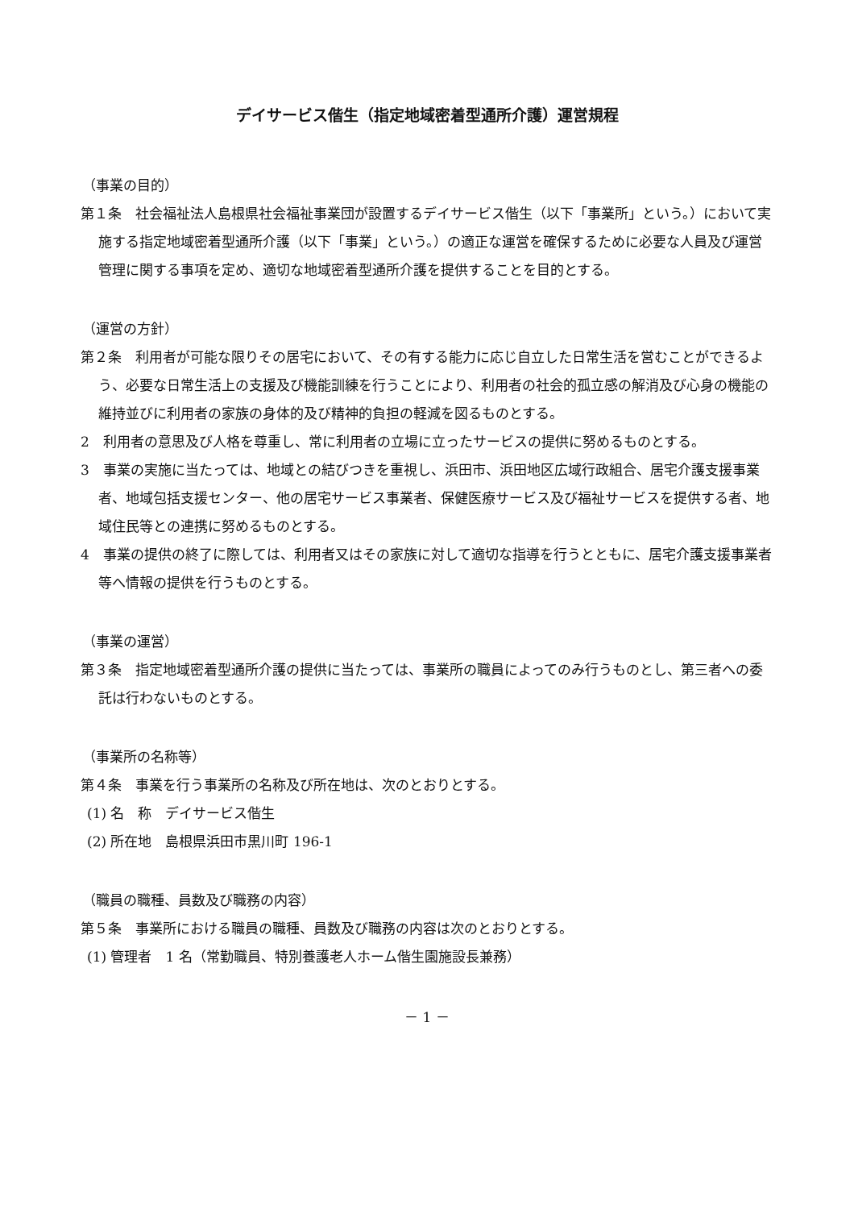デイサービス偕生（指定地域密着型通所介護）運営規程
（事業の目的）
第１条　社会福祉法人島根県社会福祉事業団が設置するデイサービス偕生（以下「事業所」という。）において実施する指定地域密着型通所介護（以下「事業」という。）の適正な運営を確保するために必要な人員及び運営管理に関する事項を定め、適切な地域密着型通所介護を提供することを目的とする。
（運営の方針）
第２条　利用者が可能な限りその居宅において、その有する能力に応じ自立した日常生活を営むことができるよう、必要な日常生活上の支援及び機能訓練を行うことにより、利用者の社会的孤立感の解消及び心身の機能の維持並びに利用者の家族の身体的及び精神的負担の軽減を図るものとする。
2　利用者の意思及び人格を尊重し、常に利用者の立場に立ったサービスの提供に努めるものとする。
3　事業の実施に当たっては、地域との結びつきを重視し、浜田市、浜田地区広域行政組合、居宅介護支援事業者、地域包括支援センター、他の居宅サービス事業者、保健医療サービス及び福祉サービスを提供する者、地域住民等との連携に努めるものとする。
4　事業の提供の終了に際しては、利用者又はその家族に対して適切な指導を行うとともに、居宅介護支援事業者等へ情報の提供を行うものとする。
（事業の運営）
第３条　指定地域密着型通所介護の提供に当たっては、事業所の職員によってのみ行うものとし、第三者への委託は行わないものとする。
（事業所の名称等）
第４条　事業を行う事業所の名称及び所在地は、次のとおりとする。
(1) 名　称　デイサービス偕生
(2) 所在地　島根県浜田市黒川町 196-1
（職員の職種、員数及び職務の内容）
第５条　事業所における職員の職種、員数及び職務の内容は次のとおりとする。
(1) 管理者　1 名（常勤職員、特別養護老人ホーム偕生園施設長兼務）
－ 1 －